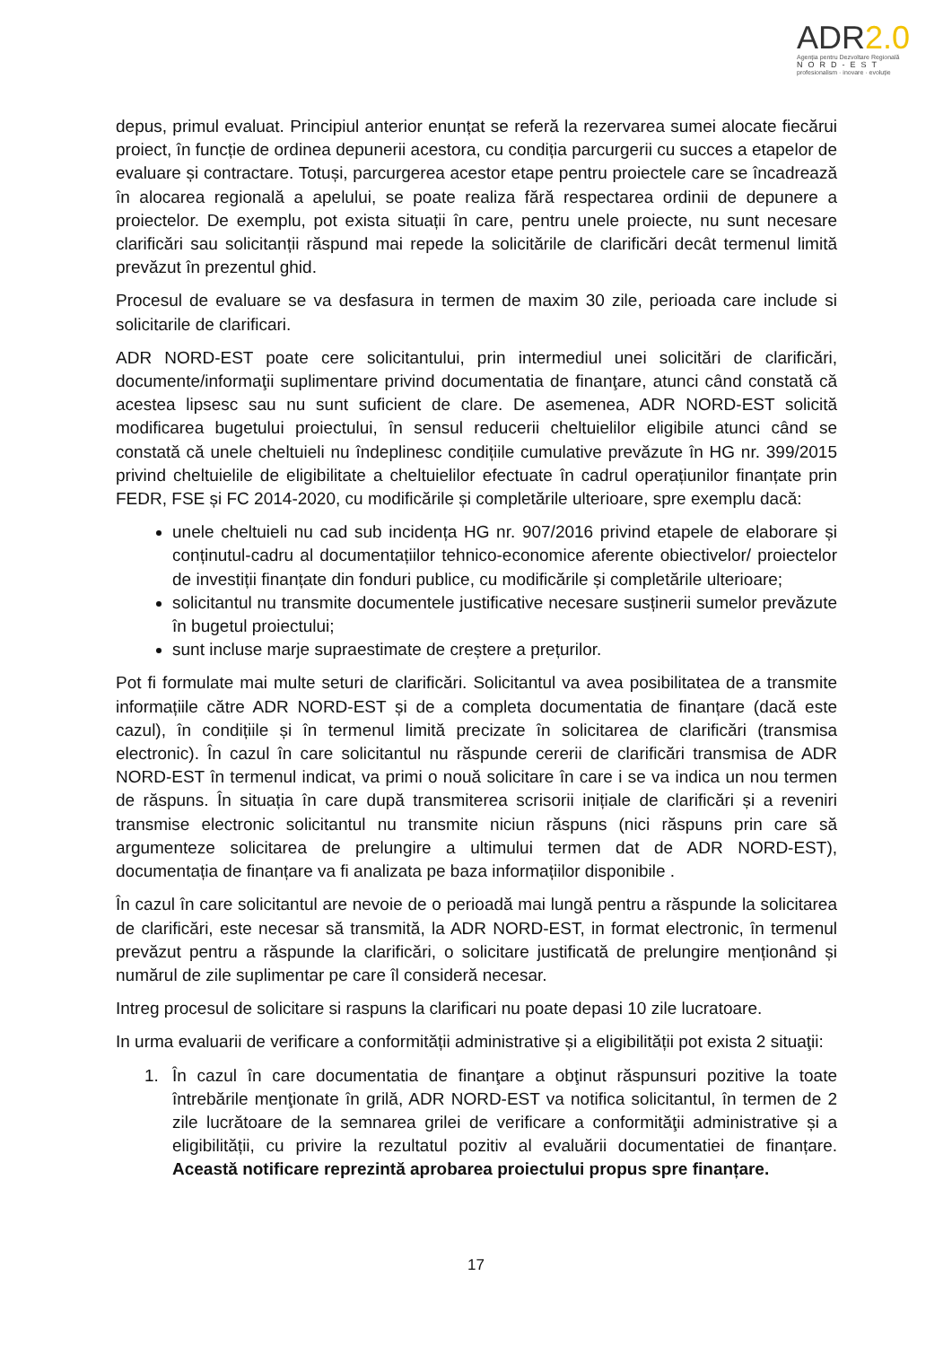ADR2.0
Agenția pentru Dezvoltare Regională
NORD-EST
profesionalism · inovare · evoluție
depus, primul evaluat. Principiul anterior enunțat se referă la rezervarea sumei alocate fiecărui proiect, în funcție de ordinea depunerii acestora, cu condiția parcurgerii cu succes a etapelor de evaluare și contractare. Totuși, parcurgerea acestor etape pentru proiectele care se încadrează în alocarea regională a apelului, se poate realiza fără respectarea ordinii de depunere a proiectelor. De exemplu, pot exista situații în care, pentru unele proiecte, nu sunt necesare clarificări sau solicitanții răspund mai repede la solicitările de clarificări decât termenul limită prevăzut în prezentul ghid.
Procesul de evaluare se va desfasura in termen de maxim 30 zile, perioada care include si solicitarile de clarificari.
ADR NORD-EST poate cere solicitantului, prin intermediul unei solicitări de clarificări, documente/informaţii suplimentare privind documentatia de finanţare, atunci când constată că acestea lipsesc sau nu sunt suficient de clare. De asemenea, ADR NORD-EST solicită modificarea bugetului proiectului, în sensul reducerii cheltuielilor eligibile atunci când se constată că unele cheltuieli nu îndeplinesc condițiile cumulative prevăzute în HG nr. 399/2015 privind cheltuielile de eligibilitate a cheltuielilor efectuate în cadrul operațiunilor finanțate prin FEDR, FSE și FC 2014-2020, cu modificările și completările ulterioare, spre exemplu dacă:
unele cheltuieli nu cad sub incidența HG nr. 907/2016 privind etapele de elaborare și conținutul-cadru al documentațiilor tehnico-economice aferente obiectivelor/ proiectelor de investiții finanțate din fonduri publice, cu modificările și completările ulterioare;
solicitantul nu transmite documentele justificative necesare susținerii sumelor prevăzute în bugetul proiectului;
sunt incluse marje supraestimate de creștere a prețurilor.
Pot fi formulate mai multe seturi de clarificări. Solicitantul va avea posibilitatea de a transmite informațiile către ADR NORD-EST și de a completa documentatia de finanțare (dacă este cazul), în condițiile și în termenul limită precizate în solicitarea de clarificări (transmisa electronic). În cazul în care solicitantul nu răspunde cererii de clarificări transmisa de ADR NORD-EST în termenul indicat, va primi o nouă solicitare în care i se va indica un nou termen de răspuns. În situația în care după transmiterea scrisorii inițiale de clarificări și a reveniri transmise electronic solicitantul nu transmite niciun răspuns (nici răspuns prin care să argumenteze solicitarea de prelungire a ultimului termen dat de ADR NORD-EST), documentația de finanțare va fi analizata pe baza informațiilor disponibile .
În cazul în care solicitantul are nevoie de o perioadă mai lungă pentru a răspunde la solicitarea de clarificări, este necesar să transmită, la ADR NORD-EST, in format electronic, în termenul prevăzut pentru a răspunde la clarificări, o solicitare justificată de prelungire menționând și numărul de zile suplimentar pe care îl consideră necesar.
Intreg procesul de solicitare si raspuns la clarificari nu poate depasi 10 zile lucratoare.
In urma evaluarii de verificare a conformității administrative și a eligibilității pot exista 2 situaţii:
1. În cazul în care documentatia de finanţare a obţinut răspunsuri pozitive la toate întrebările menţionate în grilă, ADR NORD-EST va notifica solicitantul, în termen de 2 zile lucrătoare de la semnarea grilei de verificare a conformităţii administrative și a eligibilității, cu privire la rezultatul pozitiv al evaluării documentatiei de finanțare. Această notificare reprezintă aprobarea proiectului propus spre finanțare.
17